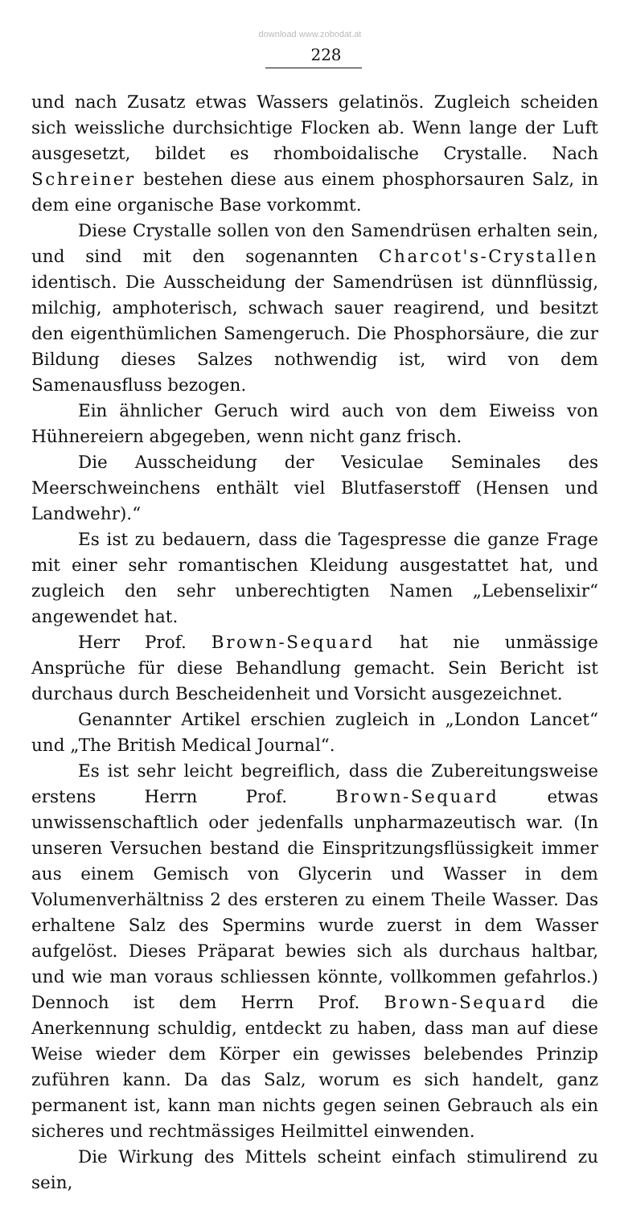download www.zobodat.at
228
und nach Zusatz etwas Wassers gelatinös. Zugleich scheiden sich weissliche durchsichtige Flocken ab. Wenn lange der Luft ausgesetzt, bildet es rhomboidalische Crystalle. Nach Schreiner bestehen diese aus einem phosphorsauren Salz, in dem eine organische Base vorkommt.
Diese Crystalle sollen von den Samendrüsen erhalten sein, und sind mit den sogenannten Charcot's-Crystallen identisch. Die Ausscheidung der Samendrüsen ist dünnflüssig, milchig, amphoterisch, schwach sauer reagirend, und besitzt den eigenthümlichen Samengeruch. Die Phosphorsäure, die zur Bildung dieses Salzes nothwendig ist, wird von dem Samenausfluss bezogen.
Ein ähnlicher Geruch wird auch von dem Eiweiss von Hühnereiern abgegeben, wenn nicht ganz frisch.
Die Ausscheidung der Vesiculae Seminales des Meerschweinchens enthält viel Blutfaserstoff (Hensen und Landwehr).“
Es ist zu bedauern, dass die Tagespresse die ganze Frage mit einer sehr romantischen Kleidung ausgestattet hat, und zugleich den sehr unberechtigten Namen „Lebenselixir“ angewendet hat.
Herr Prof. Brown-Sequard hat nie unmässige Ansprüche für diese Behandlung gemacht. Sein Bericht ist durchaus durch Bescheidenheit und Vorsicht ausgezeichnet.
Genannter Artikel erschien zugleich in „London Lancet“ und „The British Medical Journal“.
Es ist sehr leicht begreiflich, dass die Zubereitungsweise erstens Herrn Prof. Brown-Sequard etwas unwissenschaftlich oder jedenfalls unpharmazeutisch war. (In unseren Versuchen bestand die Einspritzungsflüssigkeit immer aus einem Gemisch von Glycerin und Wasser in dem Volumenverhältniss 2 des ersteren zu einem Theile Wasser. Das erhaltene Salz des Spermins wurde zuerst in dem Wasser aufgelöst. Dieses Präparat bewies sich als durchaus haltbar, und wie man voraus schliessen könnte, vollkommen gefahrlos.) Dennoch ist dem Herrn Prof. Brown-Sequard die Anerkennung schuldig, entdeckt zu haben, dass man auf diese Weise wieder dem Körper ein gewisses belebendes Prinzip zuführen kann. Da das Salz, worum es sich handelt, ganz permanent ist, kann man nichts gegen seinen Gebrauch als ein sicheres und rechtmässiges Heilmittel einwenden.
Die Wirkung des Mittels scheint einfach stimulirend zu sein,